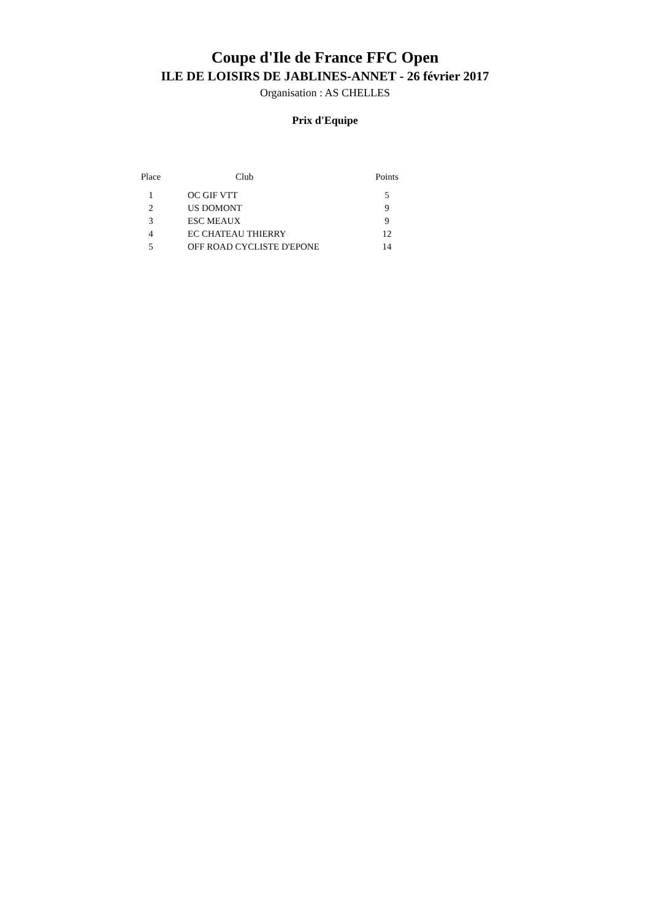Coupe d'Ile de France FFC Open
ILE DE LOISIRS DE JABLINES-ANNET - 26 février 2017
Organisation : AS CHELLES
Prix d'Equipe
| Place | Club | Points |
| --- | --- | --- |
| 1 | OC GIF VTT | 5 |
| 2 | US DOMONT | 9 |
| 3 | ESC MEAUX | 9 |
| 4 | EC CHATEAU THIERRY | 12 |
| 5 | OFF ROAD CYCLISTE D'EPONE | 14 |